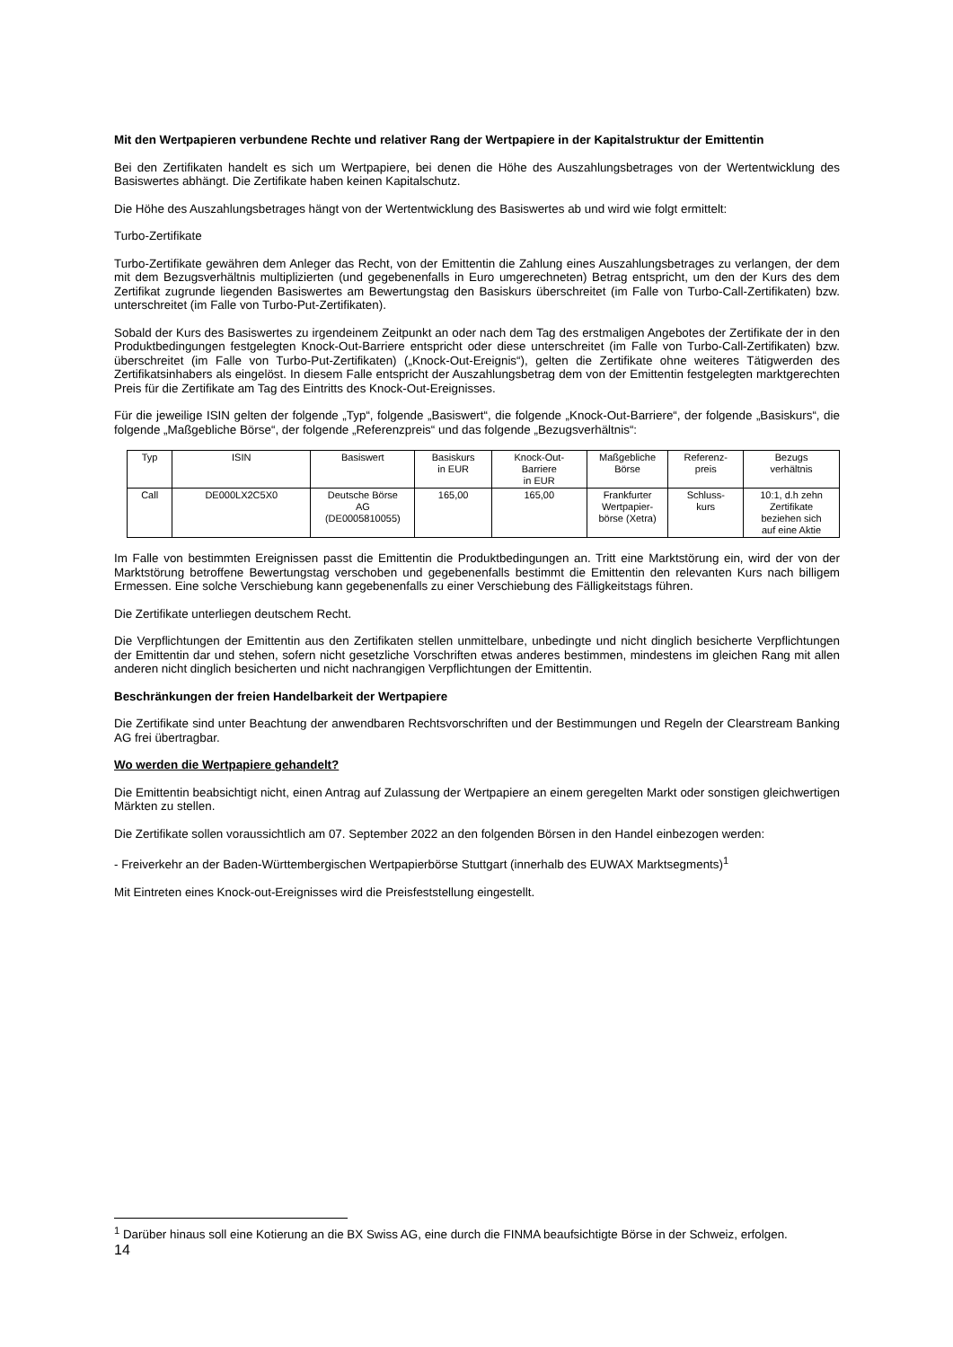Mit den Wertpapieren verbundene Rechte und relativer Rang der Wertpapiere in der Kapitalstruktur der Emittentin
Bei den Zertifikaten handelt es sich um Wertpapiere, bei denen die Höhe des Auszahlungsbetrages von der Wertentwicklung des Basiswertes abhängt. Die Zertifikate haben keinen Kapitalschutz.
Die Höhe des Auszahlungsbetrages hängt von der Wertentwicklung des Basiswertes ab und wird wie folgt ermittelt:
Turbo-Zertifikate
Turbo-Zertifikate gewähren dem Anleger das Recht, von der Emittentin die Zahlung eines Auszahlungsbetrages zu verlangen, der dem mit dem Bezugsverhältnis multiplizierten (und gegebenenfalls in Euro umgerechneten) Betrag entspricht, um den der Kurs des dem Zertifikat zugrunde liegenden Basiswertes am Bewertungstag den Basiskurs überschreitet (im Falle von Turbo-Call-Zertifikaten) bzw. unterschreitet (im Falle von Turbo-Put-Zertifikaten).
Sobald der Kurs des Basiswertes zu irgendeinem Zeitpunkt an oder nach dem Tag des erstmaligen Angebotes der Zertifikate der in den Produktbedingungen festgelegten Knock-Out-Barriere entspricht oder diese unterschreitet (im Falle von Turbo-Call-Zertifikaten) bzw. überschreitet (im Falle von Turbo-Put-Zertifikaten) („Knock-Out-Ereignis“), gelten die Zertifikate ohne weiteres Tätigwerden des Zertifikatsinhabers als eingelöst. In diesem Falle entspricht der Auszahlungsbetrag dem von der Emittentin festgelegten marktgerechten Preis für die Zertifikate am Tag des Eintritts des Knock-Out-Ereignisses.
Für die jeweilige ISIN gelten der folgende „Typ“, folgende „Basiswert“, die folgende „Knock-Out-Barriere“, der folgende „Basiskurs“, die folgende „Maßgebliche Börse“, der folgende „Referenzpreis“ und das folgende „Bezugsverhältnis“:
| Typ | ISIN | Basiswert | Basiskurs in EUR | Knock-Out- Barriere in EUR | Maßgebliche Börse | Referenz- preis | Bezugs verhältnis |
| --- | --- | --- | --- | --- | --- | --- | --- |
| Call | DE000LX2C5X0 | Deutsche Börse AG (DE0005810055) | 165,00 | 165,00 | Frankfurter Wertpapier- börse (Xetra) | Schluss- kurs | 10:1, d.h zehn Zertifikate beziehen sich auf eine Aktie |
Im Falle von bestimmten Ereignissen passt die Emittentin die Produktbedingungen an. Tritt eine Marktstörung ein, wird der von der Marktstörung betroffene Bewertungstag verschoben und gegebenenfalls bestimmt die Emittentin den relevanten Kurs nach billigem Ermessen. Eine solche Verschiebung kann gegebenenfalls zu einer Verschiebung des Fälligkeitstags führen.
Die Zertifikate unterliegen deutschem Recht.
Die Verpflichtungen der Emittentin aus den Zertifikaten stellen unmittelbare, unbedingte und nicht dinglich besicherte Verpflichtungen der Emittentin dar und stehen, sofern nicht gesetzliche Vorschriften etwas anderes bestimmen, mindestens im gleichen Rang mit allen anderen nicht dinglich besicherten und nicht nachrangigen Verpflichtungen der Emittentin.
Beschränkungen der freien Handelbarkeit der Wertpapiere
Die Zertifikate sind unter Beachtung der anwendbaren Rechtsvorschriften und der Bestimmungen und Regeln der Clearstream Banking AG frei übertragbar.
Wo werden die Wertpapiere gehandelt?
Die Emittentin beabsichtigt nicht, einen Antrag auf Zulassung der Wertpapiere an einem geregelten Markt oder sonstigen gleichwertigen Märkten zu stellen.
Die Zertifikate sollen voraussichtlich am 07. September 2022 an den folgenden Börsen in den Handel einbezogen werden:
- Freiverkehr an der Baden-Württembergischen Wertpapierbörse Stuttgart (innerhalb des EUWAX Marktsegments)<sup>1</sup>
Mit Eintreten eines Knock-out-Ereignisses wird die Preisfeststellung eingestellt.
<sup>1</sup> Darüber hinaus soll eine Kotierung an die BX Swiss AG, eine durch die FINMA beaufsichtigte Börse in der Schweiz, erfolgen.
14